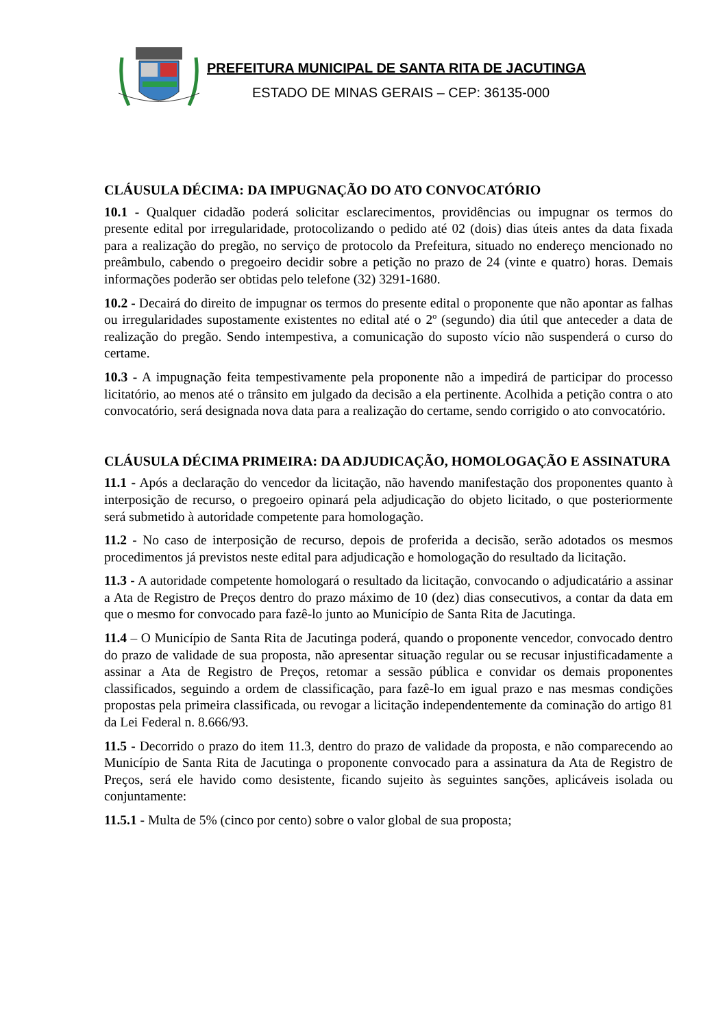PREFEITURA MUNICIPAL DE SANTA RITA DE JACUTINGA
ESTADO DE MINAS GERAIS – CEP: 36135-000
CLÁUSULA DÉCIMA: DA IMPUGNAÇÃO DO ATO CONVOCATÓRIO
10.1 - Qualquer cidadão poderá solicitar esclarecimentos, providências ou impugnar os termos do presente edital por irregularidade, protocolizando o pedido até 02 (dois) dias úteis antes da data fixada para a realização do pregão, no serviço de protocolo da Prefeitura, situado no endereço mencionado no preâmbulo, cabendo o pregoeiro decidir sobre a petição no prazo de 24 (vinte e quatro) horas. Demais informações poderão ser obtidas pelo telefone (32) 3291-1680.
10.2 - Decairá do direito de impugnar os termos do presente edital o proponente que não apontar as falhas ou irregularidades supostamente existentes no edital até o 2º (segundo) dia útil que anteceder a data de realização do pregão. Sendo intempestiva, a comunicação do suposto vício não suspenderá o curso do certame.
10.3 - A impugnação feita tempestivamente pela proponente não a impedirá de participar do processo licitatório, ao menos até o trânsito em julgado da decisão a ela pertinente. Acolhida a petição contra o ato convocatório, será designada nova data para a realização do certame, sendo corrigido o ato convocatório.
CLÁUSULA DÉCIMA PRIMEIRA: DA ADJUDICAÇÃO, HOMOLOGAÇÃO E ASSINATURA
11.1 - Após a declaração do vencedor da licitação, não havendo manifestação dos proponentes quanto à interposição de recurso, o pregoeiro opinará pela adjudicação do objeto licitado, o que posteriormente será submetido à autoridade competente para homologação.
11.2 - No caso de interposição de recurso, depois de proferida a decisão, serão adotados os mesmos procedimentos já previstos neste edital para adjudicação e homologação do resultado da licitação.
11.3 - A autoridade competente homologará o resultado da licitação, convocando o adjudicatário a assinar a Ata de Registro de Preços dentro do prazo máximo de 10 (dez) dias consecutivos, a contar da data em que o mesmo for convocado para fazê-lo junto ao Município de Santa Rita de Jacutinga.
11.4 – O Município de Santa Rita de Jacutinga poderá, quando o proponente vencedor, convocado dentro do prazo de validade de sua proposta, não apresentar situação regular ou se recusar injustificadamente a assinar a Ata de Registro de Preços, retomar a sessão pública e convidar os demais proponentes classificados, seguindo a ordem de classificação, para fazê-lo em igual prazo e nas mesmas condições propostas pela primeira classificada, ou revogar a licitação independentemente da cominação do artigo 81 da Lei Federal n. 8.666/93.
11.5 - Decorrido o prazo do item 11.3, dentro do prazo de validade da proposta, e não comparecendo ao Município de Santa Rita de Jacutinga o proponente convocado para a assinatura da Ata de Registro de Preços, será ele havido como desistente, ficando sujeito às seguintes sanções, aplicáveis isolada ou conjuntamente:
11.5.1 - Multa de 5% (cinco por cento) sobre o valor global de sua proposta;